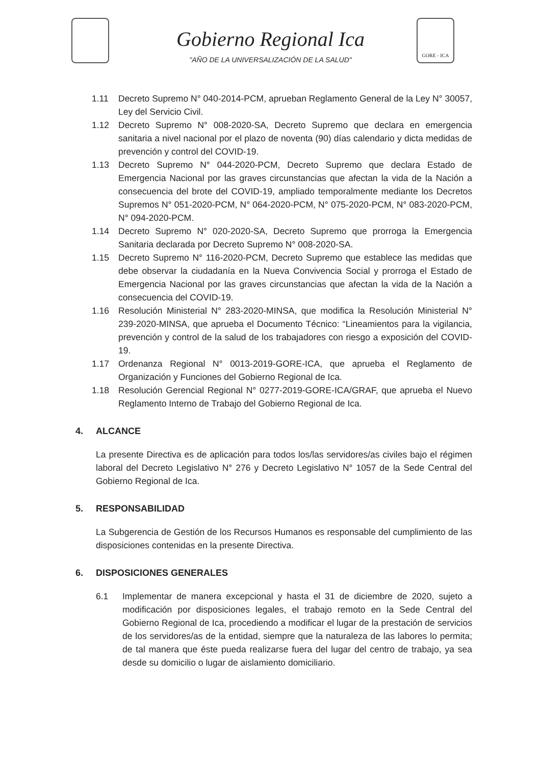GORE - ICA
Gobierno Regional Ica
"AÑO DE LA UNIVERSALIZACIÓN DE LA SALUD"
1.11 Decreto Supremo N° 040-2014-PCM, aprueban Reglamento General de la Ley N° 30057, Ley del Servicio Civil.
1.12 Decreto Supremo N° 008-2020-SA, Decreto Supremo que declara en emergencia sanitaria a nivel nacional por el plazo de noventa (90) días calendario y dicta medidas de prevención y control del COVID-19.
1.13 Decreto Supremo N° 044-2020-PCM, Decreto Supremo que declara Estado de Emergencia Nacional por las graves circunstancias que afectan la vida de la Nación a consecuencia del brote del COVID-19, ampliado temporalmente mediante los Decretos Supremos N° 051-2020-PCM, N° 064-2020-PCM, N° 075-2020-PCM, N° 083-2020-PCM, N° 094-2020-PCM.
1.14 Decreto Supremo N° 020-2020-SA, Decreto Supremo que prorroga la Emergencia Sanitaria declarada por Decreto Supremo N° 008-2020-SA.
1.15 Decreto Supremo N° 116-2020-PCM, Decreto Supremo que establece las medidas que debe observar la ciudadanía en la Nueva Convivencia Social y prorroga el Estado de Emergencia Nacional por las graves circunstancias que afectan la vida de la Nación a consecuencia del COVID-19.
1.16 Resolución Ministerial N° 283-2020-MINSA, que modifica la Resolución Ministerial N° 239-2020-MINSA, que aprueba el Documento Técnico: “Lineamientos para la vigilancia, prevención y control de la salud de los trabajadores con riesgo a exposición del COVID-19.
1.17 Ordenanza Regional N° 0013-2019-GORE-ICA, que aprueba el Reglamento de Organización y Funciones del Gobierno Regional de Ica.
1.18 Resolución Gerencial Regional N° 0277-2019-GORE-ICA/GRAF, que aprueba el Nuevo Reglamento Interno de Trabajo del Gobierno Regional de Ica.
4. ALCANCE
La presente Directiva es de aplicación para todos los/las servidores/as civiles bajo el régimen laboral del Decreto Legislativo N° 276 y Decreto Legislativo N° 1057 de la Sede Central del Gobierno Regional de Ica.
5. RESPONSABILIDAD
La Subgerencia de Gestión de los Recursos Humanos es responsable del cumplimiento de las disposiciones contenidas en la presente Directiva.
6. DISPOSICIONES GENERALES
6.1 Implementar de manera excepcional y hasta el 31 de diciembre de 2020, sujeto a modificación por disposiciones legales, el trabajo remoto en la Sede Central del Gobierno Regional de Ica, procediendo a modificar el lugar de la prestación de servicios de los servidores/as de la entidad, siempre que la naturaleza de las labores lo permita; de tal manera que éste pueda realizarse fuera del lugar del centro de trabajo, ya sea desde su domicilio o lugar de aislamiento domiciliario.